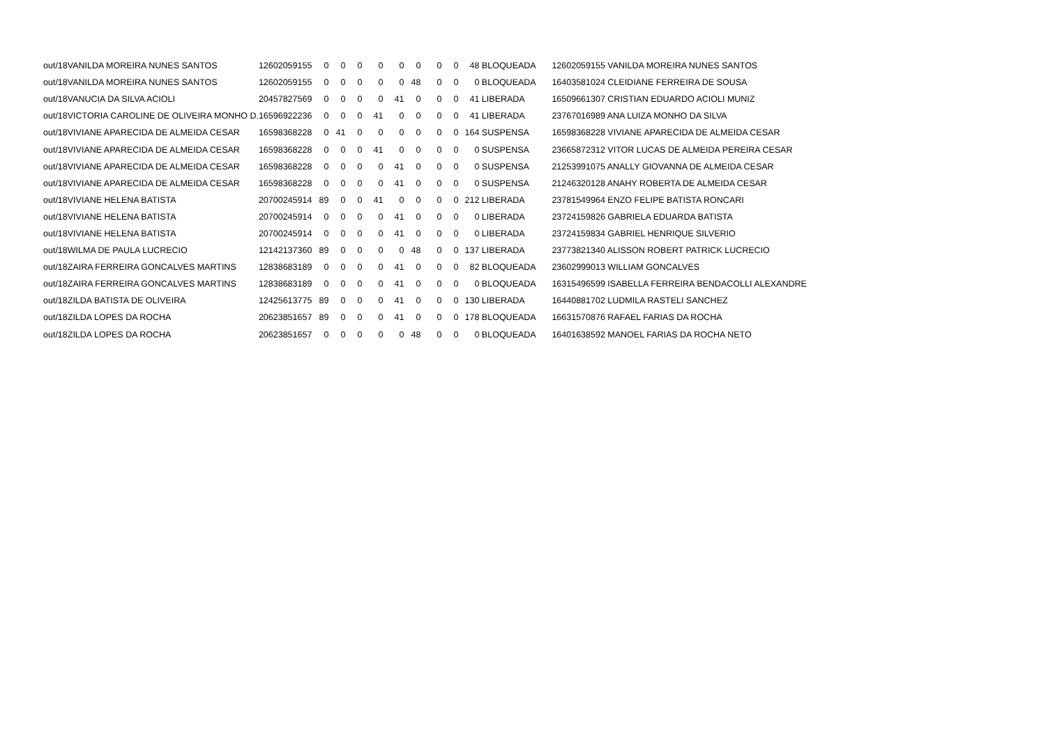| out/18 | VANILDA MOREIRA NUNES SANTOS | 12602059155 | 0 | 0 | 0 | 0 | 0 | 0 | 0 | 0 | 48 | BLOQUEADA | 12602059155 VANILDA MOREIRA NUNES SANTOS |
| out/18 | VANILDA MOREIRA NUNES SANTOS | 12602059155 | 0 | 0 | 0 | 0 | 0 | 48 | 0 | 0 | 0 | BLOQUEADA | 16403581024 CLEIDIANE FERREIRA DE SOUSA |
| out/18 | VANUCIA DA SILVA ACIOLI | 20457827569 | 0 | 0 | 0 | 0 | 41 | 0 | 0 | 0 | 41 | LIBERADA | 16509661307 CRISTIAN EDUARDO ACIOLI MUNIZ |
| out/18 | VICTORIA CAROLINE DE OLIVEIRA MONHO D. | 16596922236 | 0 | 0 | 0 | 41 | 0 | 0 | 0 | 0 | 41 | LIBERADA | 23767016989 ANA LUIZA MONHO DA SILVA |
| out/18 | VIVIANE APARECIDA DE ALMEIDA CESAR | 16598368228 | 0 | 41 | 0 | 0 | 0 | 0 | 0 | 0 | 164 | SUSPENSA | 16598368228 VIVIANE APARECIDA DE ALMEIDA CESAR |
| out/18 | VIVIANE APARECIDA DE ALMEIDA CESAR | 16598368228 | 0 | 0 | 0 | 41 | 0 | 0 | 0 | 0 | 0 | SUSPENSA | 23665872312 VITOR LUCAS DE ALMEIDA PEREIRA CESAR |
| out/18 | VIVIANE APARECIDA DE ALMEIDA CESAR | 16598368228 | 0 | 0 | 0 | 0 | 41 | 0 | 0 | 0 | 0 | SUSPENSA | 21253991075 ANALLY GIOVANNA DE ALMEIDA CESAR |
| out/18 | VIVIANE APARECIDA DE ALMEIDA CESAR | 16598368228 | 0 | 0 | 0 | 0 | 41 | 0 | 0 | 0 | 0 | SUSPENSA | 21246320128 ANAHY ROBERTA DE ALMEIDA CESAR |
| out/18 | VIVIANE HELENA BATISTA | 20700245914 | 89 | 0 | 0 | 41 | 0 | 0 | 0 | 0 | 212 | LIBERADA | 23781549964 ENZO FELIPE BATISTA RONCARI |
| out/18 | VIVIANE HELENA BATISTA | 20700245914 | 0 | 0 | 0 | 0 | 41 | 0 | 0 | 0 | 0 | LIBERADA | 23724159826 GABRIELA EDUARDA BATISTA |
| out/18 | VIVIANE HELENA BATISTA | 20700245914 | 0 | 0 | 0 | 0 | 41 | 0 | 0 | 0 | 0 | LIBERADA | 23724159834 GABRIEL HENRIQUE SILVERIO |
| out/18 | WILMA DE PAULA LUCRECIO | 12142137360 | 89 | 0 | 0 | 0 | 0 | 48 | 0 | 0 | 137 | LIBERADA | 23773821340 ALISSON ROBERT PATRICK LUCRECIO |
| out/18 | ZAIRA FERREIRA GONCALVES MARTINS | 12838683189 | 0 | 0 | 0 | 0 | 41 | 0 | 0 | 0 | 82 | BLOQUEADA | 23602999013 WILLIAM GONCALVES |
| out/18 | ZAIRA FERREIRA GONCALVES MARTINS | 12838683189 | 0 | 0 | 0 | 0 | 41 | 0 | 0 | 0 | 0 | BLOQUEADA | 16315496599 ISABELLA FERREIRA BENDACOLLI ALEXANDRE |
| out/18 | ZILDA BATISTA DE OLIVEIRA | 12425613775 | 89 | 0 | 0 | 0 | 41 | 0 | 0 | 0 | 130 | LIBERADA | 16440881702 LUDMILA RASTELI SANCHEZ |
| out/18 | ZILDA LOPES DA ROCHA | 20623851657 | 89 | 0 | 0 | 0 | 41 | 0 | 0 | 0 | 178 | BLOQUEADA | 16631570876 RAFAEL FARIAS DA ROCHA |
| out/18 | ZILDA LOPES DA ROCHA | 20623851657 | 0 | 0 | 0 | 0 | 0 | 48 | 0 | 0 | 0 | BLOQUEADA | 16401638592 MANOEL FARIAS DA ROCHA NETO |